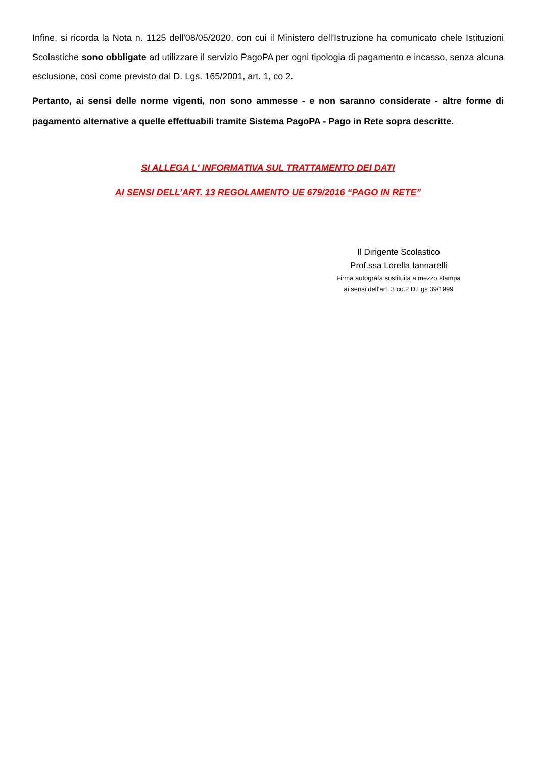Infine, si ricorda la Nota n. 1125 dell'08/05/2020, con cui il Ministero dell'Istruzione ha comunicato chele Istituzioni Scolastiche sono obbligate ad utilizzare il servizio PagoPA per ogni tipologia di pagamento e incasso, senza alcuna esclusione, così come previsto dal D. Lgs. 165/2001, art. 1, co 2.
Pertanto, ai sensi delle norme vigenti, non sono ammesse - e non saranno considerate - altre forme di pagamento alternative a quelle effettuabili tramite Sistema PagoPA - Pago in Rete sopra descritte.
SI ALLEGA L' INFORMATIVA SUL TRATTAMENTO DEI DATI
AI SENSI DELL’ART. 13 REGOLAMENTO UE 679/2016 “PAGO IN RETE”
Il Dirigente Scolastico
Prof.ssa Lorella Iannarelli
Firma autografa sostituita a mezzo stampa
ai sensi dell’art. 3 co.2 D.Lgs 39/1999